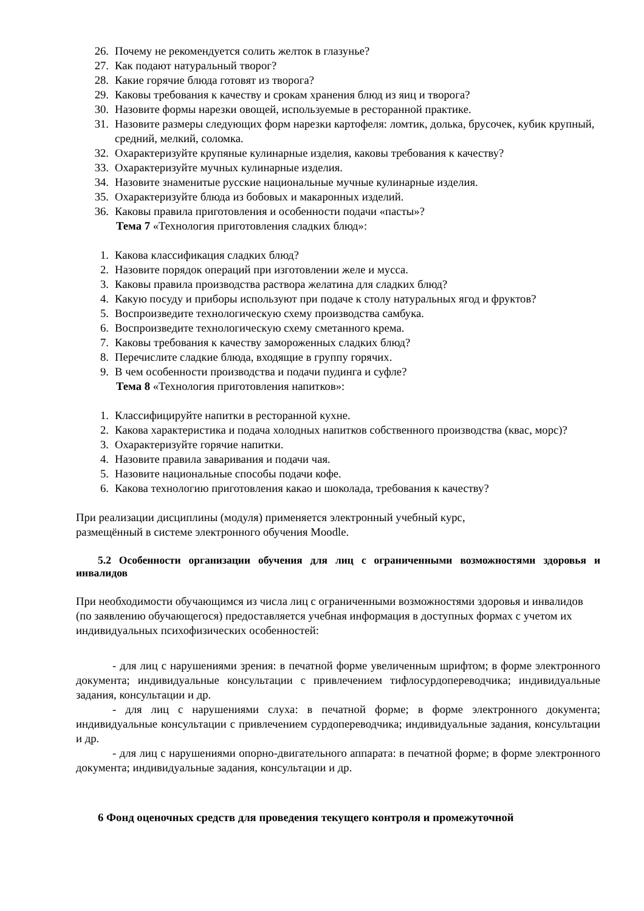26. Почему не рекомендуется солить желток в глазунье?
27. Как подают натуральный творог?
28. Какие горячие блюда готовят из творога?
29. Каковы требования к качеству и срокам хранения блюд из яиц и творога?
30. Назовите формы нарезки овощей, используемые в ресторанной практике.
31. Назовите размеры следующих форм нарезки картофеля: ломтик, долька, брусочек, кубик крупный, средний, мелкий, соломка.
32. Охарактеризуйте крупяные кулинарные изделия, каковы требования к качеству?
33. Охарактеризуйте мучных кулинарные изделия.
34. Назовите знаменитые русские национальные мучные кулинарные изделия.
35. Охарактеризуйте блюда из бобовых и макаронных изделий.
36. Каковы правила приготовления и особенности подачи «пасты»?
Тема 7 «Технология приготовления сладких блюд»:
1. Какова классификация сладких блюд?
2. Назовите порядок операций при изготовлении желе и мусса.
3. Каковы правила производства раствора желатина для сладких блюд?
4. Какую посуду и приборы используют при подаче к столу натуральных ягод и фруктов?
5. Воспроизведите технологическую схему производства самбука.
6. Воспроизведите технологическую схему сметанного крема.
7. Каковы требования к качеству замороженных сладких блюд?
8. Перечислите сладкие блюда, входящие в группу горячих.
9. В чем особенности производства и подачи пудинга и суфле?
Тема 8 «Технология приготовления напитков»:
1. Классифицируйте напитки в ресторанной кухне.
2. Какова характеристика и подача холодных напитков собственного производства (квас, морс)?
3. Охарактеризуйте горячие напитки.
4. Назовите правила заваривания и подачи чая.
5. Назовите национальные способы подачи кофе.
6. Какова технологию приготовления какао и шоколада, требования к качеству?
При реализации дисциплины (модуля) применяется электронный учебный курс,
размещённый в системе электронного обучения Moodle.
5.2 Особенности организации обучения для лиц с ограниченными возможностями здоровья и инвалидов
При необходимости обучающимся из числа лиц с ограниченными возможностями здоровья и инвалидов (по заявлению обучающегося) предоставляется учебная информация в доступных формах с учетом их индивидуальных психофизических особенностей:
- для лиц с нарушениями зрения: в печатной форме увеличенным шрифтом; в форме электронного документа; индивидуальные консультации с привлечением тифлосурдопереводчика; индивидуальные задания, консультации и др.
- для лиц с нарушениями слуха: в печатной форме; в форме электронного документа; индивидуальные консультации с привлечением сурдопереводчика; индивидуальные задания, консультации и др.
- для лиц с нарушениями опорно-двигательного аппарата: в печатной форме; в форме электронного документа; индивидуальные задания, консультации и др.
6 Фонд оценочных средств для проведения текущего контроля и промежуточной